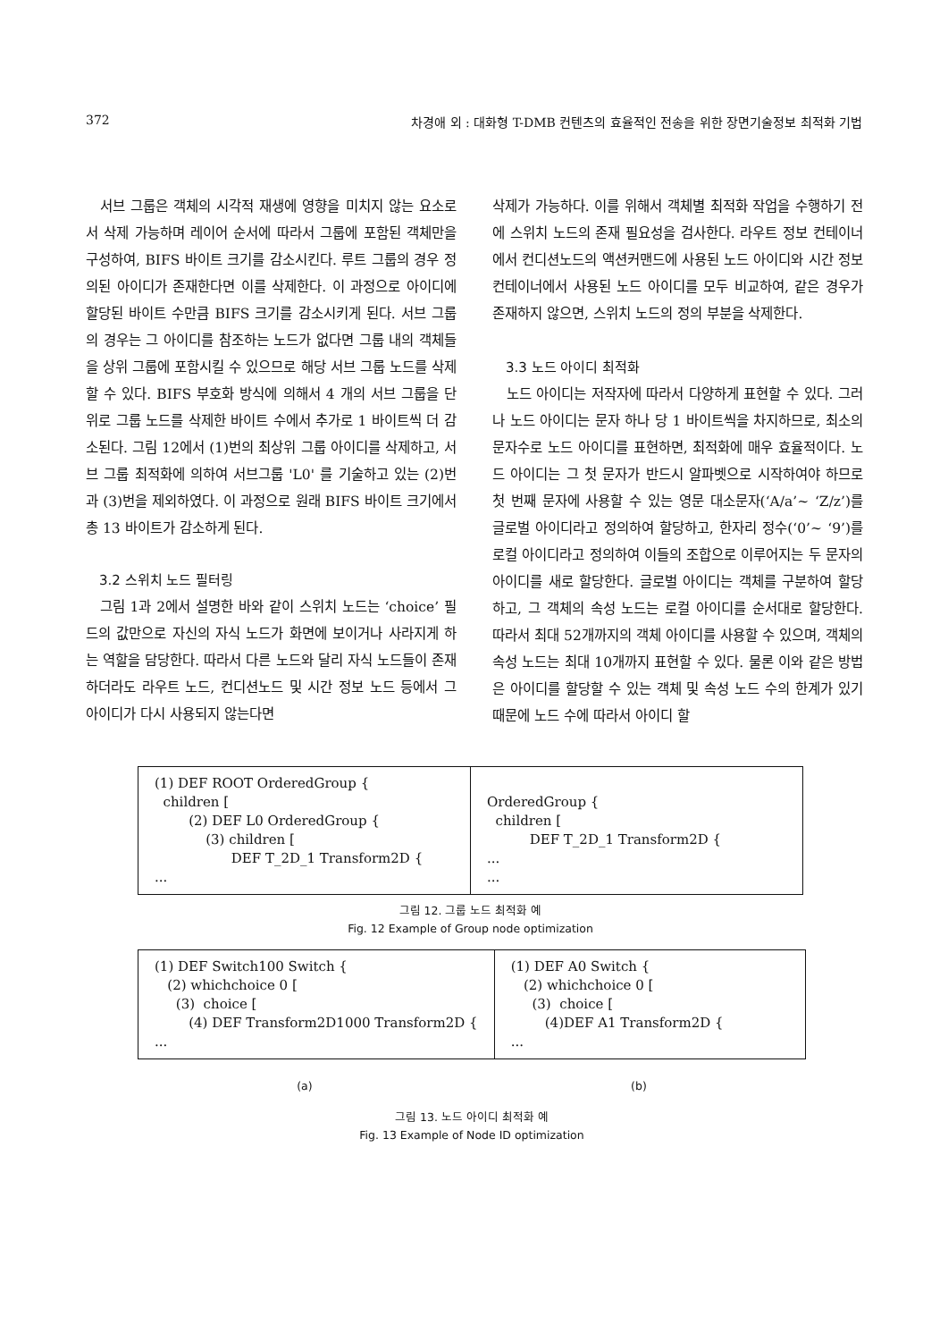372 차경애 외 : 대화형 T-DMB 컨텐츠의 효율적인 전송을 위한 장면기술정보 최적화 기법
서브 그룹은 객체의 시각적 재생에 영향을 미치지 않는 요소로서 삭제 가능하며 레이어 순서에 따라서 그룹에 포함된 객체만을 구성하여, BIFS 바이트 크기를 감소시킨다. 루트 그룹의 경우 정의된 아이디가 존재한다면 이를 삭제한다. 이 과정으로 아이디에 할당된 바이트 수만큼 BIFS 크기를 감소시키게 된다. 서브 그룹의 경우는 그 아이디를 참조하는 노드가 없다면 그룹 내의 객체들을 상위 그룹에 포함시킬 수 있으므로 해당 서브 그룹 노드를 삭제할 수 있다. BIFS 부호화 방식에 의해서 4 개의 서브 그룹을 단위로 그룹 노드를 삭제한 바이트 수에서 추가로 1 바이트씩 더 감소된다. 그림 12에서 (1)번의 최상위 그룹 아이디를 삭제하고, 서브 그룹 최적화에 의하여 서브그룹 'L0' 를 기술하고 있는 (2)번과 (3)번을 제외하였다. 이 과정으로 원래 BIFS 바이트 크기에서 총 13 바이트가 감소하게 된다.
3.2 스위치 노드 필터링
그림 1과 2에서 설명한 바와 같이 스위치 노드는 ‘choice’ 필드의 값만으로 자신의 자식 노드가 화면에 보이거나 사라지게 하는 역할을 담당한다. 따라서 다른 노드와 달리 자식 노드들이 존재하더라도 라우트 노드, 컨디션노드 및 시간 정보 노드 등에서 그 아이디가 다시 사용되지 않는다면
삭제가 가능하다. 이를 위해서 객체별 최적화 작업을 수행하기 전에 스위치 노드의 존재 필요성을 검사한다. 라우트 정보 컨테이너에서 컨디션노드의 액션커맨드에 사용된 노드 아이디와 시간 정보 컨테이너에서 사용된 노드 아이디를 모두 비교하여, 같은 경우가 존재하지 않으면, 스위치 노드의 정의 부분을 삭제한다.
3.3 노드 아이디 최적화
노드 아이디는 저작자에 따라서 다양하게 표현할 수 있다. 그러나 노드 아이디는 문자 하나 당 1 바이트씩을 차지하므로, 최소의 문자수로 노드 아이디를 표현하면, 최적화에 매우 효율적이다. 노드 아이디는 그 첫 문자가 반드시 알파벳으로 시작하여야 하므로 첫 번째 문자에 사용할 수 있는 영문 대소문자(‘A/a’~ ‘Z/z’)를 글로벌 아이디라고 정의하여 할당하고, 한자리 정수(‘0’~ ‘9’)를 로컬 아이디라고 정의하여 이들의 조합으로 이루어지는 두 문자의 아이디를 새로 할당한다. 글로벌 아이디는 객체를 구분하여 할당하고, 그 객체의 속성 노드는 로컬 아이디를 순서대로 할당한다. 따라서 최대 52개까지의 객체 아이디를 사용할 수 있으며, 객체의 속성 노드는 최대 10개까지 표현할 수 있다. 물론 이와 같은 방법은 아이디를 할당할 수 있는 객체 및 속성 노드 수의 한계가 있기 때문에 노드 수에 따라서 아이디 할
(1) DEF ROOT OrderedGroup { children [ (2) DEF L0 OrderedGroup { (3) children [ DEF T_2D_1 Transform2D { ...
OrderedGroup { children [ DEF T_2D_1 Transform2D { ... ...
그림 12. 그룹 노드 최적화 예
Fig. 12 Example of Group node optimization
(1) DEF Switch100 Switch { (2) whichchoice 0 [ (3) choice [ (4) DEF Transform2D1000 Transform2D { ...
(1) DEF A0 Switch { (2) whichchoice 0 [ (3) choice [ (4)DEF A1 Transform2D { ...
(a) (b)
그림 13. 노드 아이디 최적화 예
Fig. 13 Example of Node ID optimization